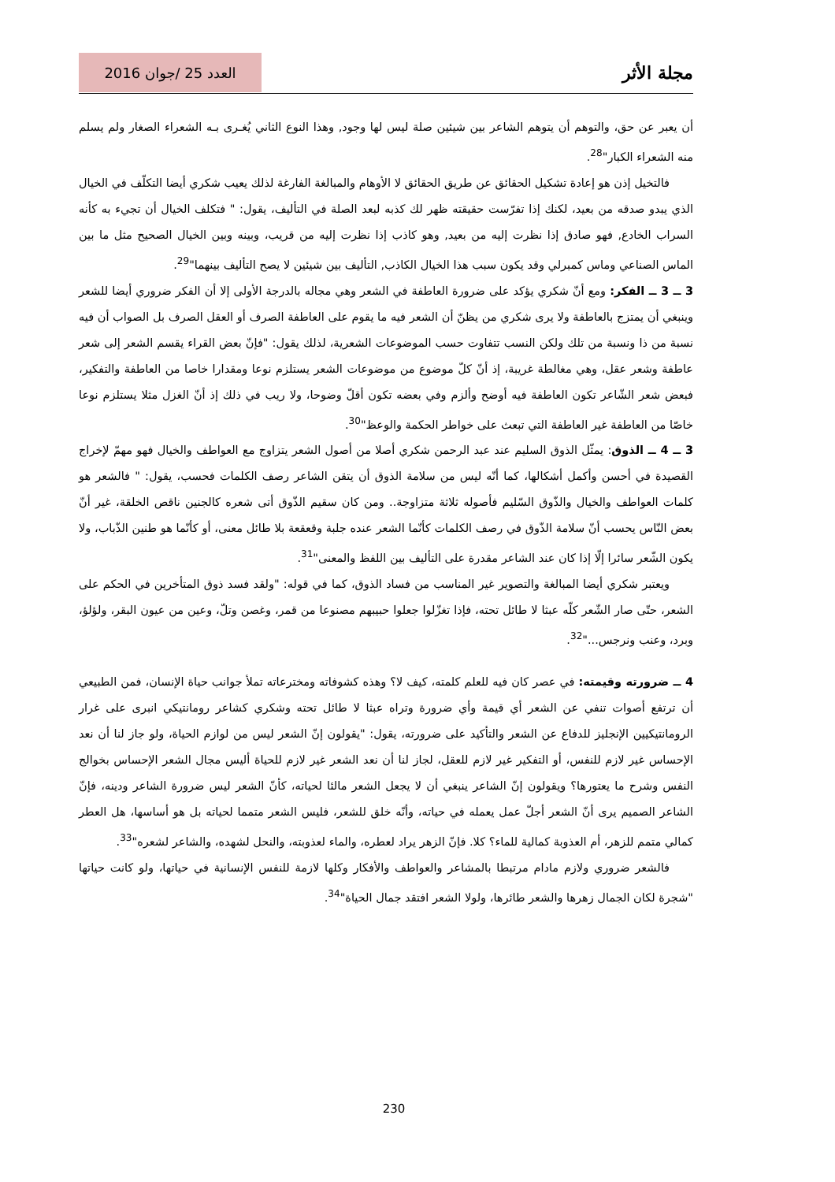مجلة الأثر
العدد 25 /جوان 2016
أن يعبر عن حق، والتوهم أن يتوهم الشاعر بين شيئين صلة ليس لها وجود, وهذا النوع الثاني يُغـرى بـه الشعراء الصغار ولم يسلم منه الشعراء الكبار"<sup>28</sup>.
فالتخيل إذن هو إعادة تشكيل الحقائق عن طريق الحقائق لا الأوهام والمبالغة الفارغة لذلك يعيب شكري أيضا التكلّف في الخيال الذي يبدو صدقه من بعيد، لكنك إذا تفرّست حقيقته ظهر لك كذبه لبعد الصلة في التأليف، يقول: " فتكلف الخيال أن تجيء به كأنه السراب الخادع, فهو صادق إذا نظرت إليه من بعيد, وهو كاذب إذا نظرت إليه من قريب، وبينه وبين الخيال الصحيح مثل ما بين الماس الصناعي وماس كمبرلي وقد يكون سبب هذا الخيال الكاذب, التأليف بين شيئين لا يصح التأليف بينهما"<sup>29</sup>.
3 ــ 3 ــ الفكر: ومع أنّ شكري يؤكد على ضرورة العاطفة في الشعر وهي مجاله بالدرجة الأولى إلا أن الفكر ضروري أيضا للشعر وينبغي أن يمتزج بالعاطفة ولا يرى شكري من يظنّ أن الشعر فيه ما يقوم على العاطفة الصرف أو العقل الصرف بل الصواب أن فيه نسبة من ذا ونسبة من تلك ولكن النسب تتفاوت حسب الموضوعات الشعرية، لذلك يقول: "فإنّ بعض القراء يقسم الشعر إلى شعر عاطفة وشعر عقل، وهي مغالطة غريبة، إذ أنّ كلّ موضوع من موضوعات الشعر يستلزم نوعا ومقدارا خاصا من العاطفة والتفكير، فبعض شعر الشّاعر تكون العاطفة فيه أوضح وألزم وفي بعضه تكون أقلّ وضوحا، ولا ريب في ذلك إذ أنّ الغزل مثلا يستلزم نوعا خاصّا من العاطفة غير العاطفة التي تبعث على خواطر الحكمة والوعظ"<sup>30</sup>.
3 ــ 4 ــ الذوق: يمثّل الذوق السليم عند عبد الرحمن شكري أصلا من أصول الشعر يتزاوج مع العواطف والخيال فهو مهمّ لإخراج القصيدة في أحسن وأكمل أشكالها، كما أنّه ليس من سلامة الذوق أن يتقن الشاعر رصف الكلمات فحسب، يقول: " فالشعر هو كلمات العواطف والخيال والذّوق السّليم فأصوله ثلاثة متزاوجة.. ومن كان سقيم الذّوق أتى شعره كالجنين ناقص الخلقة، غير أنّ بعض النّاس يحسب أنّ سلامة الذّوق في رصف الكلمات كأنّما الشعر عنده جلبة وقعقعة بلا طائل معنى، أو كأنّما هو طنين الذّباب، ولا يكون الشّعر سائرا إلّا إذا كان عند الشاعر مقدرة على التأليف بين اللفظ والمعنى"<sup>31</sup>.
ويعتبر شكري أيضا المبالغة والتصوير غير المناسب من فساد الذوق، كما في قوله: "ولقد فسد ذوق المتأخرين في الحكم على الشعر، حتّى صار الشّعر كلّه عبثا لا طائل تحته، فإذا تغزّلوا جعلوا حبيبهم مصنوعا من قمر، وغصن وتلّ، وعين من عيون البقر، ولؤلؤ، وبرد، وعنب ونرجس..."<sup>32</sup>.
4 ــ ضرورته وقيمته: في عصر كان فيه للعلم كلمته، كيف لا؟ وهذه كشوفاته ومخترعاته تملأ جوانب حياة الإنسان، فمن الطبيعي أن ترتفع أصوات تنفي عن الشعر أي قيمة وأي ضرورة وتراه عبثا لا طائل تحته وشكري كشاعر رومانتيكي انبرى على غرار الرومانتيكيين الإنجليز للدفاع عن الشعر والتأكيد على ضرورته، يقول: "يقولون إنّ الشعر ليس من لوازم الحياة، ولو جاز لنا أن نعد الإحساس غير لازم للنفس، أو التفكير غير لازم للعقل، لجاز لنا أن نعد الشعر غير لازم للحياة أليس مجال الشعر الإحساس بخوالج النفس وشرح ما يعتورها؟ ويقولون إنّ الشاعر ينبغي أن لا يجعل الشعر مالئا لحياته، كأنّ الشعر ليس ضرورة الشاعر ودينه، فإنّ الشاعر الصميم يرى أنّ الشعر أجلّ عمل يعمله في حياته، وأنّه خلق للشعر، فليس الشعر متمما لحياته بل هو أساسها، هل العطر كمالي متمم للزهر، أم العذوبة كمالية للماء؟ كلا. فإنّ الزهر يراد لعطره، والماء لعذوبته، والنحل لشهده، والشاعر لشعره"<sup>33</sup>.
فالشعر ضروري ولازم مادام مرتبطا بالمشاعر والعواطف والأفكار وكلها لازمة للنفس الإنسانية في حياتها، ولو كانت حياتها "شجرة لكان الجمال زهرها والشعر طائرها، ولولا الشعر افتقد جمال الحياة"<sup>34</sup>.
230